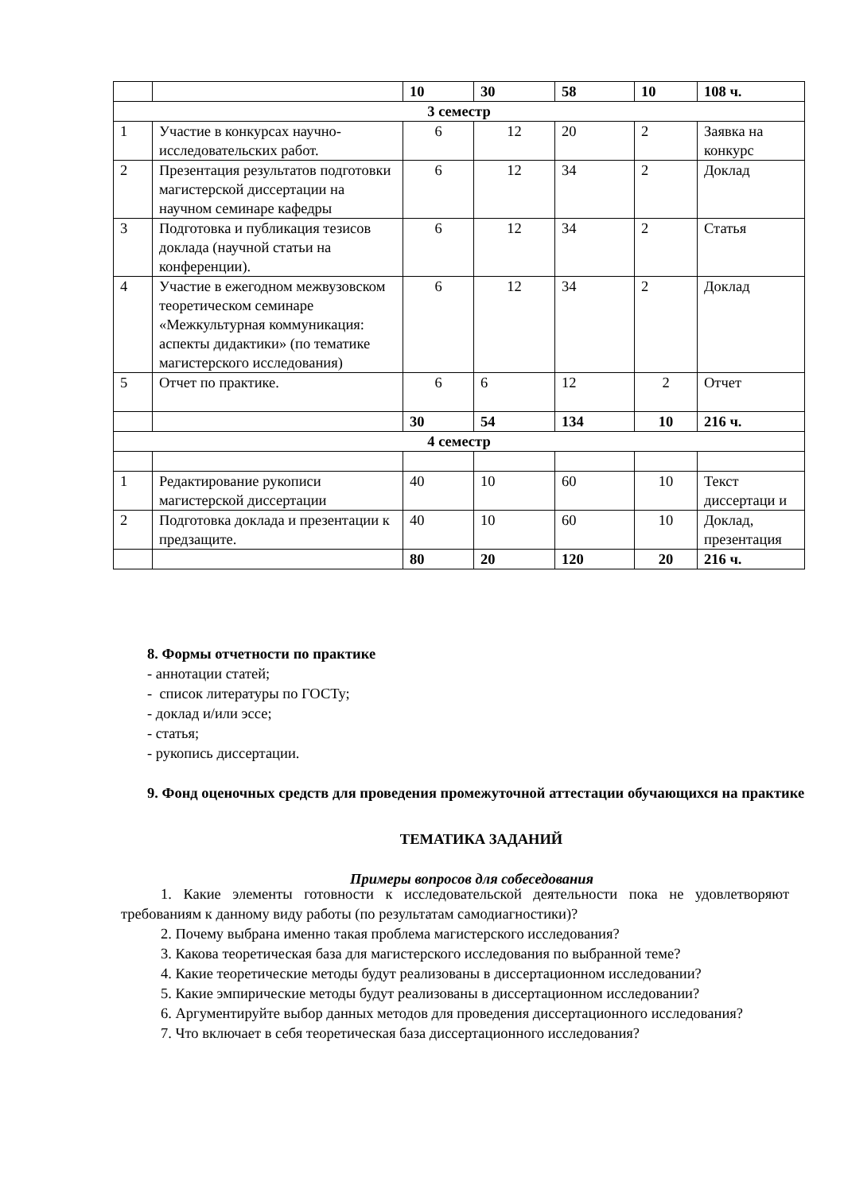| | | 10 | 30 | 58 | 10 | 108 ч. |
| 3 семестр | | | | | | |
| 1 | Участие в конкурсах научно-исследовательских работ. | 6 | 12 | 20 | 2 | Заявка на конкурс |
| 2 | Презентация результатов подготовки магистерской диссертации на научном семинаре кафедры | 6 | 12 | 34 | 2 | Доклад |
| 3 | Подготовка и публикация тезисов доклада (научной статьи на конференции). | 6 | 12 | 34 | 2 | Статья |
| 4 | Участие в ежегодном межвузовском теоретическом семинаре «Межкультурная коммуникация: аспекты дидактики» (по тематике магистерского исследования) | 6 | 12 | 34 | 2 | Доклад |
| 5 | Отчет по практике. | 6 | 6 | 12 | 2 | Отчет |
| | | 30 | 54 | 134 | 10 | 216 ч. |
| 4 семестр | | | | | | |
| 1 | Редактирование рукописи магистерской диссертации | 40 | 10 | 60 | 10 | Текст диссертаци и |
| 2 | Подготовка доклада и презентации к предзащите. | 40 | 10 | 60 | 10 | Доклад, презентация |
| | | 80 | 20 | 120 | 20 | 216 ч. |
8. Формы отчетности по практике
- аннотации статей;
- список литературы по ГОСТу;
- доклад и/или эссе;
- статья;
- рукопись диссертации.
9. Фонд оценочных средств для проведения промежуточной аттестации обучающихся на практике
ТЕМАТИКА ЗАДАНИЙ
Примеры вопросов для собеседования
1. Какие элементы готовности к исследовательской деятельности пока не удовлетворяют требованиям к данному виду работы (по результатам самодиагностики)?
2. Почему выбрана именно такая проблема магистерского исследования?
3. Какова теоретическая база для магистерского исследования по выбранной теме?
4. Какие теоретические методы будут реализованы в диссертационном исследовании?
5. Какие эмпирические методы будут реализованы в диссертационном исследовании?
6. Аргументируйте выбор данных методов для проведения диссертационного исследования?
7. Что включает в себя теоретическая база диссертационного исследования?